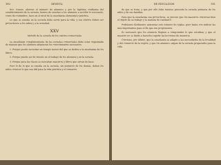360 REVISTA
tico. Bueno, ahorrar el número de alumnos y por la legítima confianza del establecimiento de la escuela, hemos de enseñar a los alumnos a escribir lo necesario, como de costumbre, hace en el nivel de la enseñanza elemental y práctica.
Lo que se enseña en la escuela debe servir para la vida, y sus efectos deben ser provechosos a los niños y a la sociedad.
XXV
Método de la escuela de los centros comerciales
La enseñanza complementaria de las escuelas comerciales debe estar organizada de manera que los alumnos adquieran los conocimientos necesarios.
1. Porque puede necesitar un tiempo menor del que se dedica a la enseñanza de los libros.
2. Porque puede ser de interés en el trabajo de los alumnos y en la escuela.
3. Porque para las clases se necesitan maestros y libros que sirvan de base.
Pero lo de lo que se enseña en la escuela, sin perjuicio de los demás, deben los niños conocer lo que sea útil para la vida práctica y el comercio.
DE EDUCACION 361
de que se trata, y que por ello debe tenerse presente la escuela primaria de los niños y de sus familias.
Para que la enseñanza sea provechosa, es preciso que los maestros conozcan bien el objeto de su trabajo y la manera de realizarlo.
Podríamos fácilmente aumentar este número de reglas, pero basta con indicar las más importantes para el fin que nos proponemos.
Es necesario que los alumnos lleguen a comprender lo que estudian, y que el maestro no se limite a hacerles repetir las lecciones de memoria.
Conviene, por último, que la enseñanza se adapte a las necesidades de la localidad y del comercio de la región, y que los alumnos salgan de la escuela preparados para la vida.